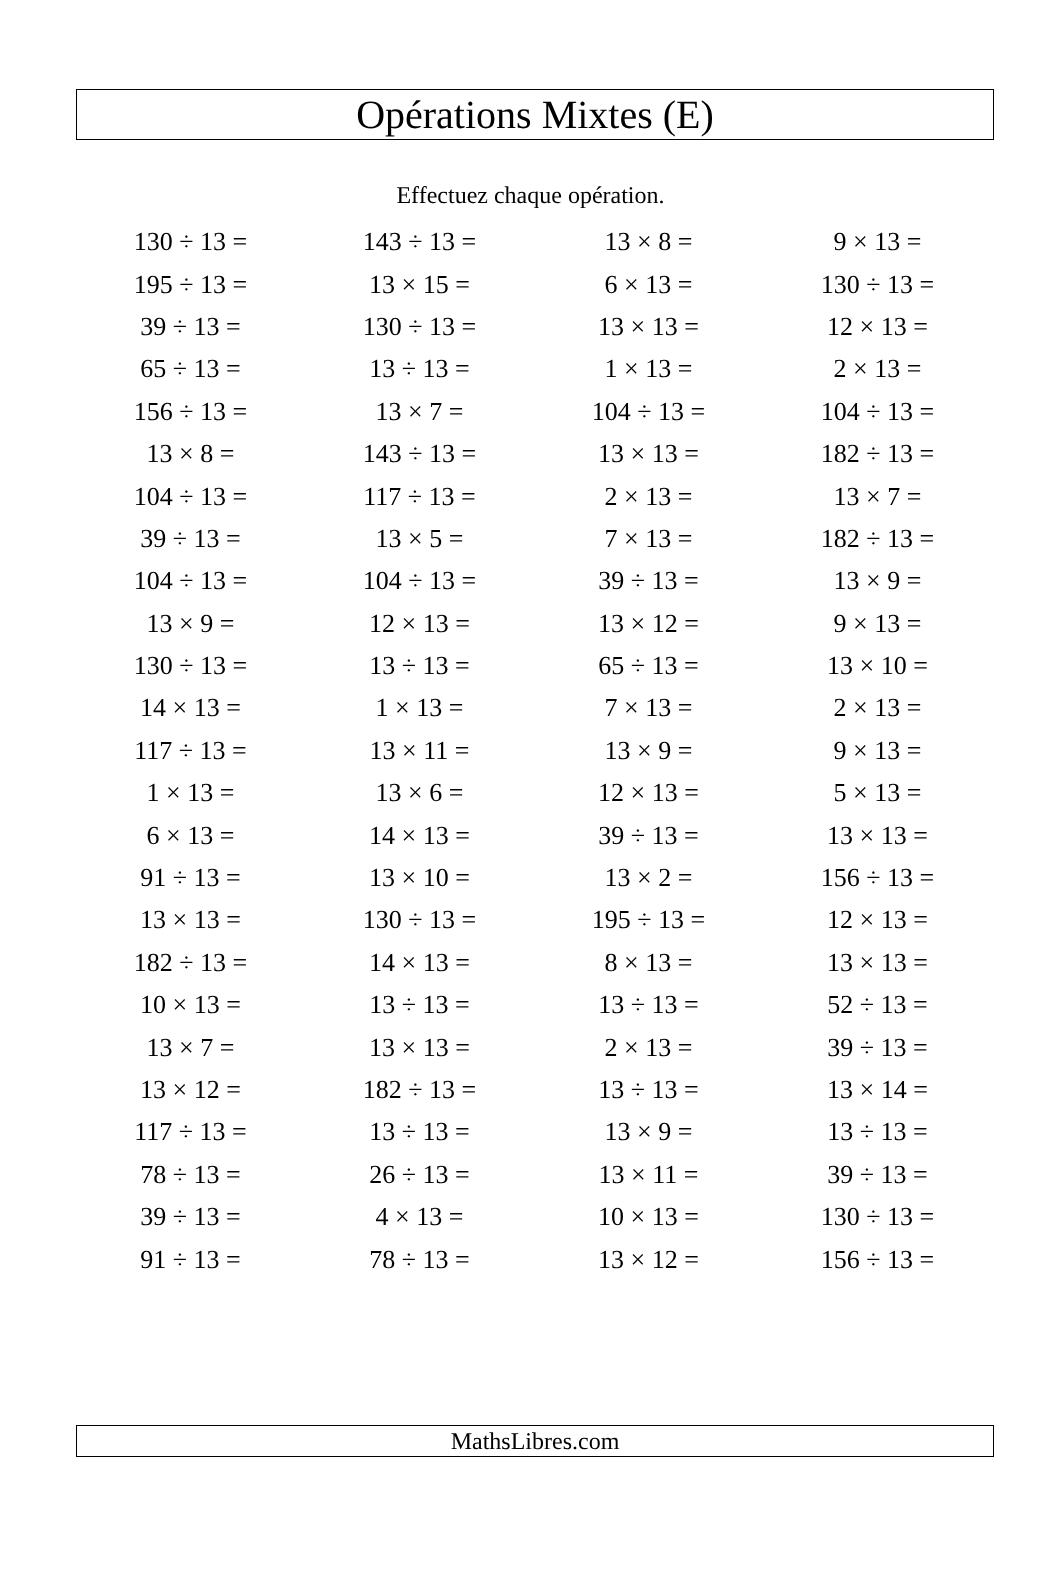Opérations Mixtes (E)
Effectuez chaque opération.
| 130 ÷ 13 = | 143 ÷ 13 = | 13 × 8 = | 9 × 13 = |
| 195 ÷ 13 = | 13 × 15 = | 6 × 13 = | 130 ÷ 13 = |
| 39 ÷ 13 = | 130 ÷ 13 = | 13 × 13 = | 12 × 13 = |
| 65 ÷ 13 = | 13 ÷ 13 = | 1 × 13 = | 2 × 13 = |
| 156 ÷ 13 = | 13 × 7 = | 104 ÷ 13 = | 104 ÷ 13 = |
| 13 × 8 = | 143 ÷ 13 = | 13 × 13 = | 182 ÷ 13 = |
| 104 ÷ 13 = | 117 ÷ 13 = | 2 × 13 = | 13 × 7 = |
| 39 ÷ 13 = | 13 × 5 = | 7 × 13 = | 182 ÷ 13 = |
| 104 ÷ 13 = | 104 ÷ 13 = | 39 ÷ 13 = | 13 × 9 = |
| 13 × 9 = | 12 × 13 = | 13 × 12 = | 9 × 13 = |
| 130 ÷ 13 = | 13 ÷ 13 = | 65 ÷ 13 = | 13 × 10 = |
| 14 × 13 = | 1 × 13 = | 7 × 13 = | 2 × 13 = |
| 117 ÷ 13 = | 13 × 11 = | 13 × 9 = | 9 × 13 = |
| 1 × 13 = | 13 × 6 = | 12 × 13 = | 5 × 13 = |
| 6 × 13 = | 14 × 13 = | 39 ÷ 13 = | 13 × 13 = |
| 91 ÷ 13 = | 13 × 10 = | 13 × 2 = | 156 ÷ 13 = |
| 13 × 13 = | 130 ÷ 13 = | 195 ÷ 13 = | 12 × 13 = |
| 182 ÷ 13 = | 14 × 13 = | 8 × 13 = | 13 × 13 = |
| 10 × 13 = | 13 ÷ 13 = | 13 ÷ 13 = | 52 ÷ 13 = |
| 13 × 7 = | 13 × 13 = | 2 × 13 = | 39 ÷ 13 = |
| 13 × 12 = | 182 ÷ 13 = | 13 ÷ 13 = | 13 × 14 = |
| 117 ÷ 13 = | 13 ÷ 13 = | 13 × 9 = | 13 ÷ 13 = |
| 78 ÷ 13 = | 26 ÷ 13 = | 13 × 11 = | 39 ÷ 13 = |
| 39 ÷ 13 = | 4 × 13 = | 10 × 13 = | 130 ÷ 13 = |
| 91 ÷ 13 = | 78 ÷ 13 = | 13 × 12 = | 156 ÷ 13 = |
MathsLibres.com